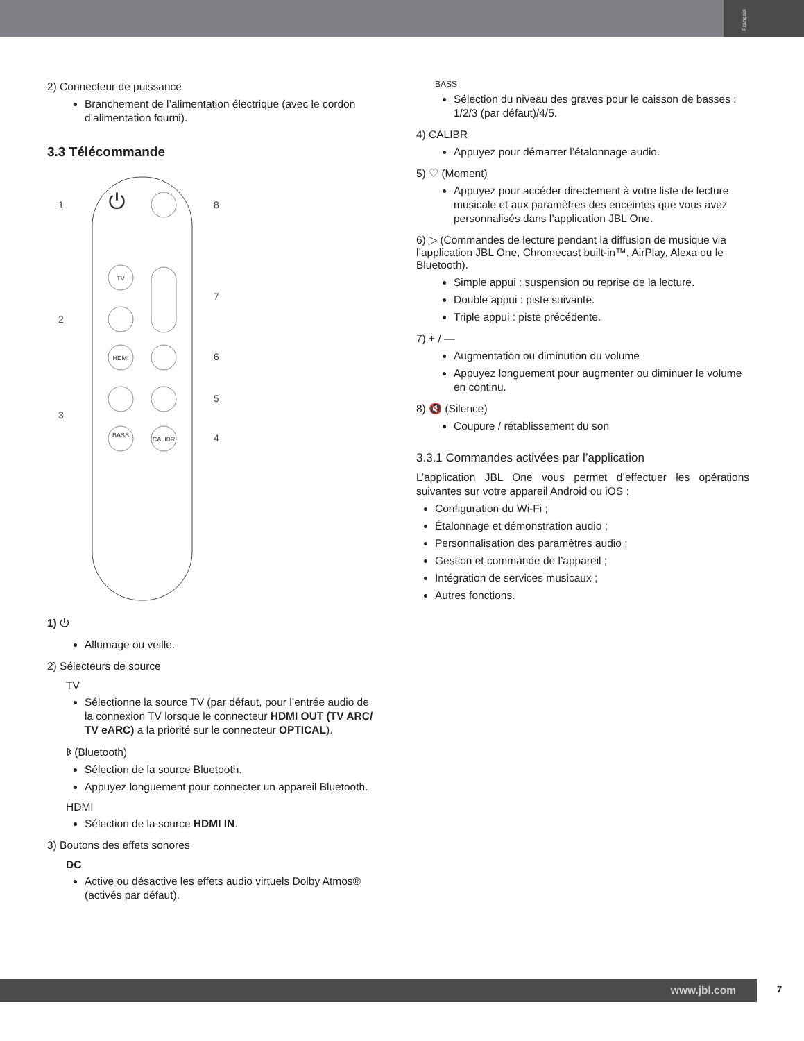Français
2) Connecteur de puissance
Branchement de l’alimentation électrique (avec le cordon d’alimentation fourni).
3.3 Télécommande
TV
HDMI
BASS
CALIBR
⏻
1
2
3
4
5
6
7
8
1) ⏻
Allumage ou veille.
2) Sélecteurs de source
TV
Sélectionne la source TV (par défaut, pour l’entrée audio de la connexion TV lorsque le connecteur HDMI OUT (TV ARC/ TV eARC) a la priorité sur le connecteur OPTICAL).
ᛒ (Bluetooth)
Sélection de la source Bluetooth.
Appuyez longuement pour connecter un appareil Bluetooth.
HDMI
Sélection de la source HDMI IN.
3) Boutons des effets sonores
DC
Active ou désactive les effets audio virtuels Dolby Atmos® (activés par défaut).
BASS
Sélection du niveau des graves pour le caisson de basses : 1/2/3 (par défaut)/4/5.
4) CALIBR
Appuyez pour démarrer l’étalonnage audio.
5) ♡ (Moment)
Appuyez pour accéder directement à votre liste de lecture musicale et aux paramètres des enceintes que vous avez personnalisés dans l’application JBL One.
6) ▷ (Commandes de lecture pendant la diffusion de musique via l’application JBL One, Chromecast built-in™, AirPlay, Alexa ou le Bluetooth).
Simple appui : suspension ou reprise de la lecture.
Double appui : piste suivante.
Triple appui : piste précédente.
7) + / —
Augmentation ou diminution du volume
Appuyez longuement pour augmenter ou diminuer le volume en continu.
8) 🔇 (Silence)
Coupure / rétablissement du son
3.3.1 Commandes activées par l’application
L’application JBL One vous permet d’effectuer les opérations suivantes sur votre appareil Android ou iOS :
Configuration du Wi-Fi ;
Étalonnage et démonstration audio ;
Personnalisation des paramètres audio ;
Gestion et commande de l’appareil ;
Intégration de services musicaux ;
Autres fonctions.
www.jbl.com 7